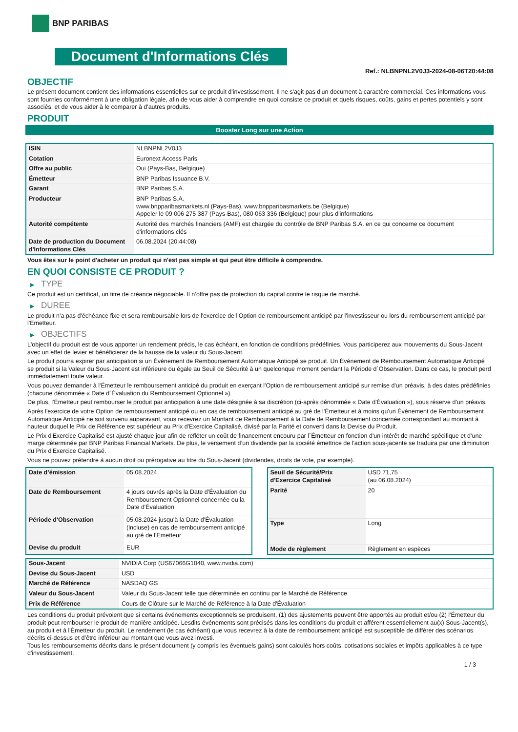BNP PARIBAS
Document d'Informations Clés
Ref.: NLBNPNL2V0J3-2024-08-06T20:44:08
OBJECTIF
Le présent document contient des informations essentielles sur ce produit d'investissement. Il ne s'agit pas d'un document à caractère commercial. Ces informations vous sont fournies conformément à une obligation légale, afin de vous aider à comprendre en quoi consiste ce produit et quels risques, coûts, gains et pertes potentiels y sont associés, et de vous aider à le comparer à d'autres produits.
PRODUIT
Booster Long sur une Action
| ISIN | NLBNPNL2V0J3 |
| Cotation | Euronext Access Paris |
| Offre au public | Oui (Pays-Bas, Belgique) |
| Émetteur | BNP Paribas Issuance B.V. |
| Garant | BNP Paribas S.A. |
| Producteur | BNP Paribas S.A. www.bnpparibasmarkets.nl (Pays-Bas), www.bnpparibasmarkets.be (Belgique) Appeler le 09 006 275 387 (Pays-Bas), 080 063 336 (Belgique) pour plus d'informations |
| Autorité compétente | Autorité des marchés financiers (AMF) est chargée du contrôle de BNP Paribas S.A. en ce qui concerne ce document d'informations clés |
| Date de production du Document d'Informations Clés | 06.08.2024 (20:44:08) |
Vous êtes sur le point d'acheter un produit qui n'est pas simple et qui peut être difficile à comprendre.
EN QUOI CONSISTE CE PRODUIT ?
▶ TYPE
Ce produit est un certificat, un titre de créance négociable. Il n’offre pas de protection du capital contre le risque de marché.
▶ DUREE
Le produit n'a pas d'échéance fixe et sera remboursable lors de l'exercice de l'Option de remboursement anticipé par l'investisseur ou lors du remboursement anticipé par l'Emetteur.
▶ OBJECTIFS
L'objectif du produit est de vous apporter un rendement précis, le cas échéant, en fonction de conditions prédéfinies. Vous participerez aux mouvements du Sous-Jacent avec un effet de levier et bénéficierez de la hausse de la valeur du Sous-Jacent.
Le produit pourra expirer par anticipation si un Événement de Remboursement Automatique Anticipé se produit. Un Événement de Remboursement Automatique Anticipé se produit si la Valeur du Sous-Jacent est inférieure ou égale au Seuil de Sécurité à un quelconque moment pendant la Période d´Observation. Dans ce cas, le produit perd immédiatement toute valeur.
Vous pouvez demander à l'Émetteur le remboursement anticipé du produit en exerçant l'Option de remboursement anticipé sur remise d'un préavis, à des dates prédéfinies (chacune dénommée « Date d´Évaluation du Remboursement Optionnel »).
De plus, l'Émetteur peut rembourser le produit par anticipation à une date désignée à sa discrétion (ci-après dénommée « Date d'Évaluation »), sous réserve d'un préavis.
Après l'exercice de votre Option de remboursement anticipé ou en cas de remboursement anticipé au gré de l'Émetteur et à moins qu'un Événement de Remboursement Automatique Anticipé ne soit survenu auparavant, vous recevrez un Montant de Remboursement à la Date de Remboursement concernée correspondant au montant à hauteur duquel le Prix de Référence est supérieur au Prix d'Exercice Capitalisé, divisé par la Parité et converti dans la Devise du Produit.
Le Prix d'Exercice Capitalisé est ajusté chaque jour afin de refléter un coût de financement encouru par l´Émetteur en fonction d'un intérêt de marché spécifique et d'une marge déterminée par BNP Paribas Financial Markets. De plus, le versement d’un dividende par la société émettrice de l'action sous-jacente se traduira par une diminution du Prix d'Exercice Capitalisé.
Vous ne pouvez prétendre à aucun droit ou prérogative au titre du Sous-Jacent (dividendes, droits de vote, par exemple).
| Date d’émission | 05.08.2024 |
| Date de Remboursement | 4 jours ouvrés après la Date d'Évaluation du Remboursement Optionnel concernée ou la Date d'Évaluation |
| Période d'Observation | 05.08.2024 jusqu'à la Date d'Évaluation (incluse) en cas de remboursement anticipé au gré de l'Emetteur |
| Devise du produit | EUR |
| Seuil de Sécurité/Prix d'Exercice Capitalisé | USD 71,75 (au 06.08.2024) |
| Parité | 20 |
| Type | Long |
| Mode de règlement | Règlement en espèces |
| Sous-Jacent | NVIDIA Corp (US67066G1040, www.nvidia.com) |
| Devise du Sous-Jacent | USD |
| Marché de Référence | NASDAQ GS |
| Valeur du Sous-Jacent | Valeur du Sous-Jacent telle que déterminée en continu par le Marché de Référence |
| Prix de Référence | Cours de Clôture sur le Marché de Référence à la Date d'Évaluation |
Les conditions du produit prévoient que si certains événements exceptionnels se produisent, (1) des ajustements peuvent être apportés au produit et/ou (2) l'Émetteur du produit peut rembourser le produit de manière anticipée. Lesdits événements sont précisés dans les conditions du produit et afférent essentiellement au(x) Sous-Jacent(s), au produit et à l'Émetteur du produit. Le rendement (le cas échéant) que vous recevrez à la date de remboursement anticipé est susceptible de différer des scénarios décrits ci-dessus et d’être inférieur au montant que vous avez investi.
Tous les remboursements décrits dans le présent document (y compris les éventuels gains) sont calculés hors coûts, cotisations sociales et impôts applicables à ce type d'investissement.
1 / 3